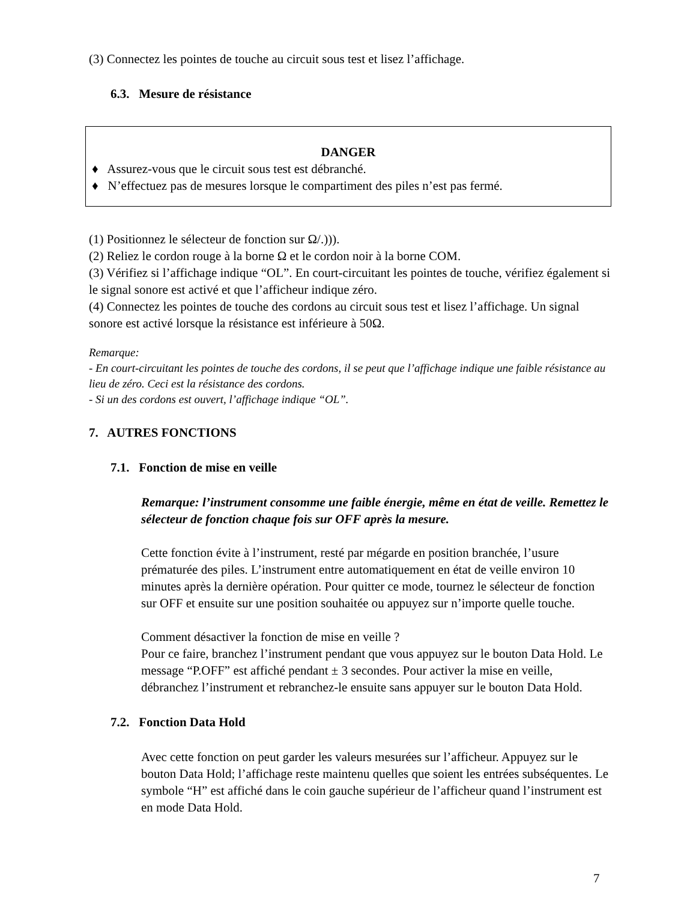(3) Connectez les pointes de touche au circuit sous test et lisez l’affichage.
6.3. Mesure de résistance
DANGER
♦ Assurez-vous que le circuit sous test est débranché.
♦ N’effectuez pas de mesures lorsque le compartiment des piles n’est pas fermé.
(1) Positionnez le sélecteur de fonction sur Ω/.))).
(2) Reliez le cordon rouge à la borne Ω et le cordon noir à la borne COM.
(3) Vérifiez si l’affichage indique “OL”. En court-circuitant les pointes de touche, vérifiez également si le signal sonore est activé et que l’afficheur indique zéro.
(4) Connectez les pointes de touche des cordons au circuit sous test et lisez l’affichage. Un signal sonore est activé lorsque la résistance est inférieure à 50Ω.
Remarque:
- En court-circuitant les pointes de touche des cordons, il se peut que l’affichage indique une faible résistance au lieu de zéro. Ceci est la résistance des cordons.
- Si un des cordons est ouvert, l’affichage indique “OL”.
7. AUTRES FONCTIONS
7.1. Fonction de mise en veille
Remarque: l’instrument consomme une faible énergie, même en état de veille. Remettez le sélecteur de fonction chaque fois sur OFF après la mesure.
Cette fonction évite à l’instrument, resté par mégarde en position branchée, l’usure prématurée des piles. L’instrument entre automatiquement en état de veille environ 10 minutes après la dernière opération. Pour quitter ce mode, tournez le sélecteur de fonction sur OFF et ensuite sur une position souhaitée ou appuyez sur n’importe quelle touche.
Comment désactiver la fonction de mise en veille ?
Pour ce faire, branchez l’instrument pendant que vous appuyez sur le bouton Data Hold. Le message “P.OFF” est affiché pendant ± 3 secondes. Pour activer la mise en veille, débranchez l’instrument et rebranchez-le ensuite sans appuyer sur le bouton Data Hold.
7.2. Fonction Data Hold
Avec cette fonction on peut garder les valeurs mesurées sur l’afficheur. Appuyez sur le bouton Data Hold; l’affichage reste maintenu quelles que soient les entrées subséquentes. Le symbole “H” est affiché dans le coin gauche supérieur de l’afficheur quand l’instrument est en mode Data Hold.
7